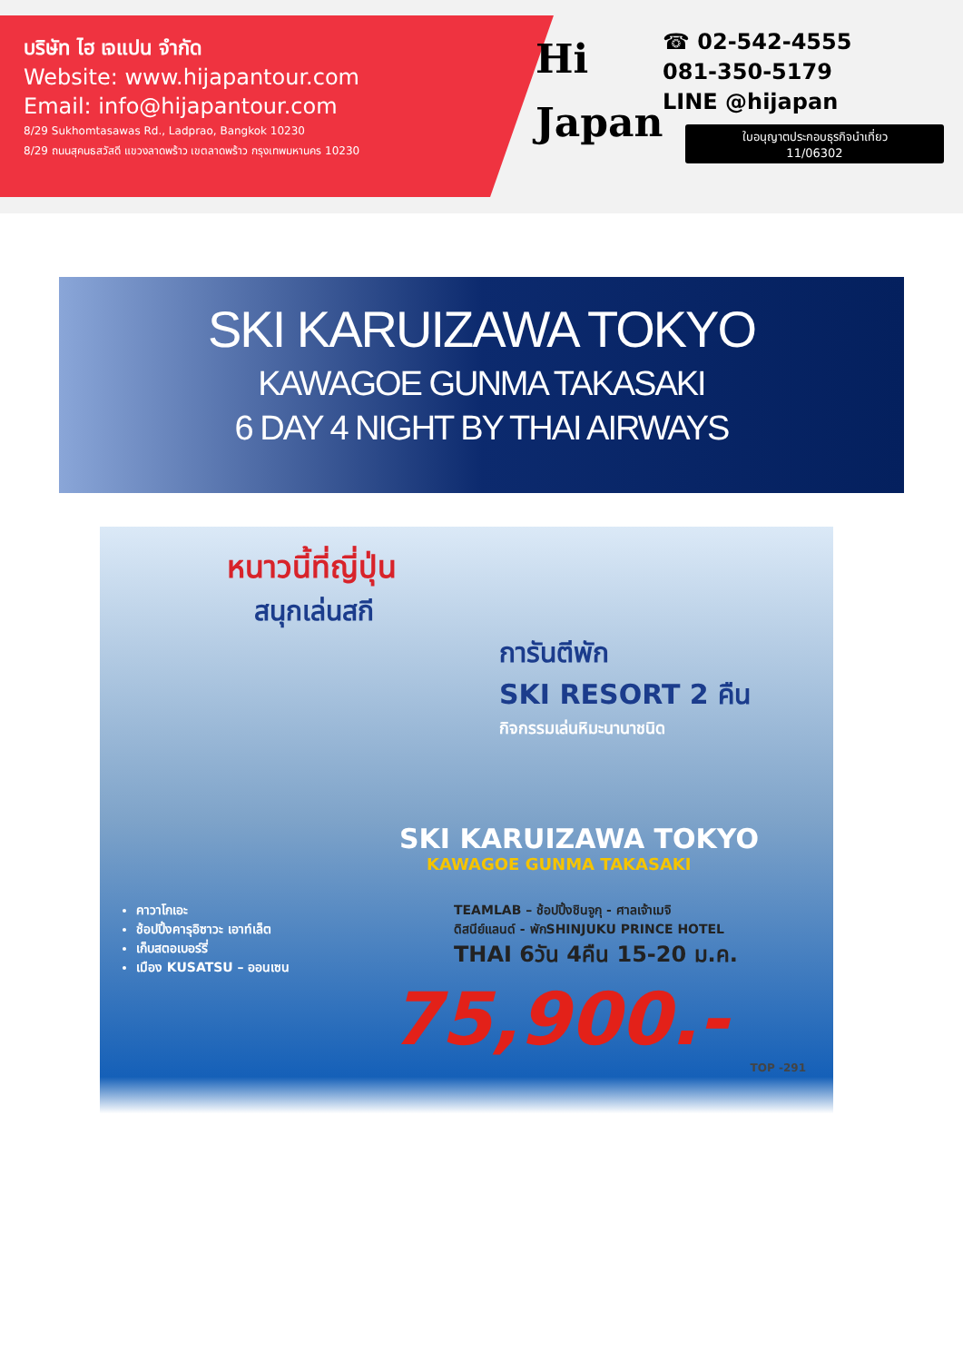บริษัท ไฮ เจแปน จำกัด
Website: www.hijapantour.com
Email: info@hijapantour.com
8/29 Sukhomtasawas Rd., Ladprao, Bangkok 10230
8/29 ถนนสุคนธสวัสดี แขวงลาดพร้าว เขตลาดพร้าว กรุงเทพมหานคร 10230
Hi
Japan
☎ 02-542-4555
081-350-5179
LINE @hijapan
ใบอนุญาตประกอบธุรกิจนำเที่ยว
11/06302
SKI KARUIZAWA TOKYO
KAWAGOE GUNMA TAKASAKI
6 DAY 4 NIGHT BY THAI AIRWAYS
หนาวนี้ที่ญี่ปุ่น
สนุกเล่นสกี
การันตีพัก
SKI RESORT 2 คืน
กิจกรรมเล่นหิมะนานาชนิด
SKI KARUIZAWA TOKYO
KAWAGOE GUNMA TAKASAKI
คาวาโกเอะ
ช้อปปิ้งคารุอิซาวะ เอาท์เล็ต
เก็บสตอเบอร์รี่
เมือง KUSATSU – ออนเซน
TEAMLAB – ช้อปปิ้งชินจูกุ - ศาลเจ้าเมจิ
ดิสนีย์แลนด์ - พักSHINJUKU PRINCE HOTEL
THAI 6วัน 4คืน 15-20 ม.ค.
75,900.-
TOP -291